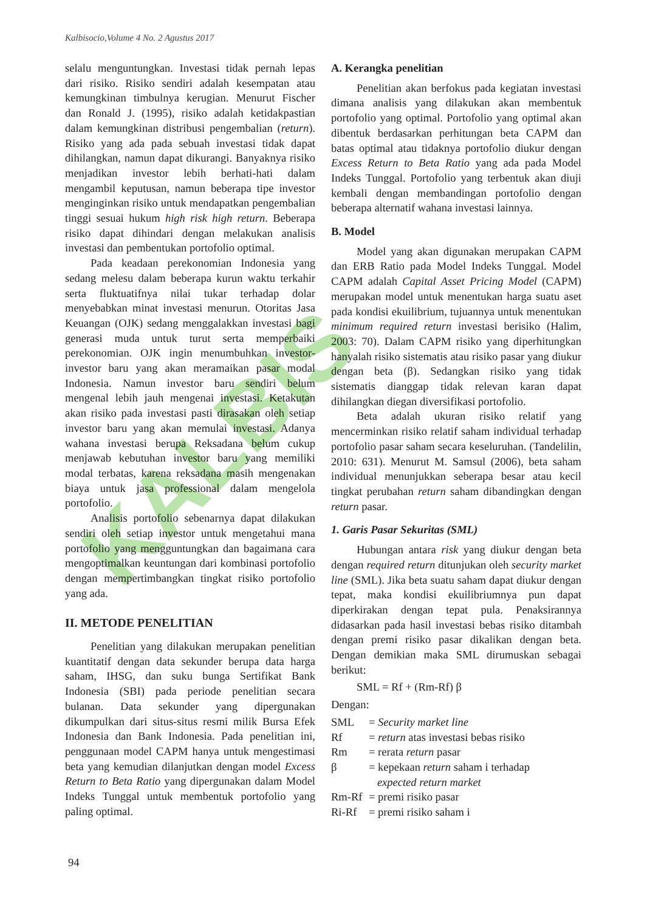KALBIS
Kalbisocio,Volume 4 No. 2 Agustus 2017
selalu menguntungkan. Investasi tidak pernah lepas dari risiko. Risiko sendiri adalah kesempatan atau kemungkinan timbulnya kerugian. Menurut Fischer dan Ronald J. (1995), risiko adalah ketidakpastian dalam kemungkinan distribusi pengembalian (return). Risiko yang ada pada sebuah investasi tidak dapat dihilangkan, namun dapat dikurangi. Banyaknya risiko menjadikan investor lebih berhati-hati dalam mengambil keputusan, namun beberapa tipe investor menginginkan risiko untuk mendapatkan pengembalian tinggi sesuai hukum high risk high return. Beberapa risiko dapat dihindari dengan melakukan analisis investasi dan pembentukan portofolio optimal.
Pada keadaan perekonomian Indonesia yang sedang melesu dalam beberapa kurun waktu terkahir serta fluktuatifnya nilai tukar terhadap dolar menyebabkan minat investasi menurun. Otoritas Jasa Keuangan (OJK) sedang menggalakkan investasi bagi generasi muda untuk turut serta memperbaiki perekonomian. OJK ingin menumbuhkan investor-investor baru yang akan meramaikan pasar modal Indonesia. Namun investor baru sendiri belum mengenal lebih jauh mengenai investasi. Ketakutan akan risiko pada investasi pasti dirasakan oleh setiap investor baru yang akan memulai investasi. Adanya wahana investasi berupa Reksadana belum cukup menjawab kebutuhan investor baru yang memiliki modal terbatas, karena reksadana masih mengenakan biaya untuk jasa professional dalam mengelola portofolio.
Analisis portofolio sebenarnya dapat dilakukan sendiri oleh setiap investor untuk mengetahui mana portofolio yang mengguntungkan dan bagaimana cara mengoptimalkan keuntungan dari kombinasi portofolio dengan mempertimbangkan tingkat risiko portofolio yang ada.
II. METODE PENELITIAN
Penelitian yang dilakukan merupakan penelitian kuantitatif dengan data sekunder berupa data harga saham, IHSG, dan suku bunga Sertifikat Bank Indonesia (SBI) pada periode penelitian secara bulanan. Data sekunder yang dipergunakan dikumpulkan dari situs-situs resmi milik Bursa Efek Indonesia dan Bank Indonesia. Pada penelitian ini, penggunaan model CAPM hanya untuk mengestimasi beta yang kemudian dilanjutkan dengan model Excess Return to Beta Ratio yang dipergunakan dalam Model Indeks Tunggal untuk membentuk portofolio yang paling optimal.
A. Kerangka penelitian
Penelitian akan berfokus pada kegiatan investasi dimana analisis yang dilakukan akan membentuk portofolio yang optimal. Portofolio yang optimal akan dibentuk berdasarkan perhitungan beta CAPM dan batas optimal atau tidaknya portofolio diukur dengan Excess Return to Beta Ratio yang ada pada Model Indeks Tunggal. Portofolio yang terbentuk akan diuji kembali dengan membandingan portofolio dengan beberapa alternatif wahana investasi lainnya.
B. Model
Model yang akan digunakan merupakan CAPM dan ERB Ratio pada Model Indeks Tunggal. Model CAPM adalah Capital Asset Pricing Model (CAPM) merupakan model untuk menentukan harga suatu aset pada kondisi ekuilibrium, tujuannya untuk menentukan minimum required return investasi berisiko (Halim, 2003: 70). Dalam CAPM risiko yang diperhitungkan hanyalah risiko sistematis atau risiko pasar yang diukur dengan beta (β). Sedangkan risiko yang tidak sistematis dianggap tidak relevan karan dapat dihilangkan diegan diversifikasi portofolio.
Beta adalah ukuran risiko relatif yang mencerminkan risiko relatif saham individual terhadap portofolio pasar saham secara keseluruhan. (Tandelilin, 2010: 631). Menurut M. Samsul (2006), beta saham individual menunjukkan seberapa besar atau kecil tingkat perubahan return saham dibandingkan dengan return pasar.
1. Garis Pasar Sekuritas (SML)
Hubungan antara risk yang diukur dengan beta dengan required return ditunjukan oleh security market line (SML). Jika beta suatu saham dapat diukur dengan tepat, maka kondisi ekuilibriumnya pun dapat diperkirakan dengan tepat pula. Penaksirannya didasarkan pada hasil investasi bebas risiko ditambah dengan premi risiko pasar dikalikan dengan beta. Dengan demikian maka SML dirumuskan sebagai berikut:
SML = Rf + (Rm-Rf) β
Dengan:
SML = Security market line
Rf = return atas investasi bebas risiko
Rm = rerata return pasar
β = kepekaan return saham i terhadap
expected return market
Rm-Rf = premi risiko pasar
Ri-Rf = premi risiko saham i
94